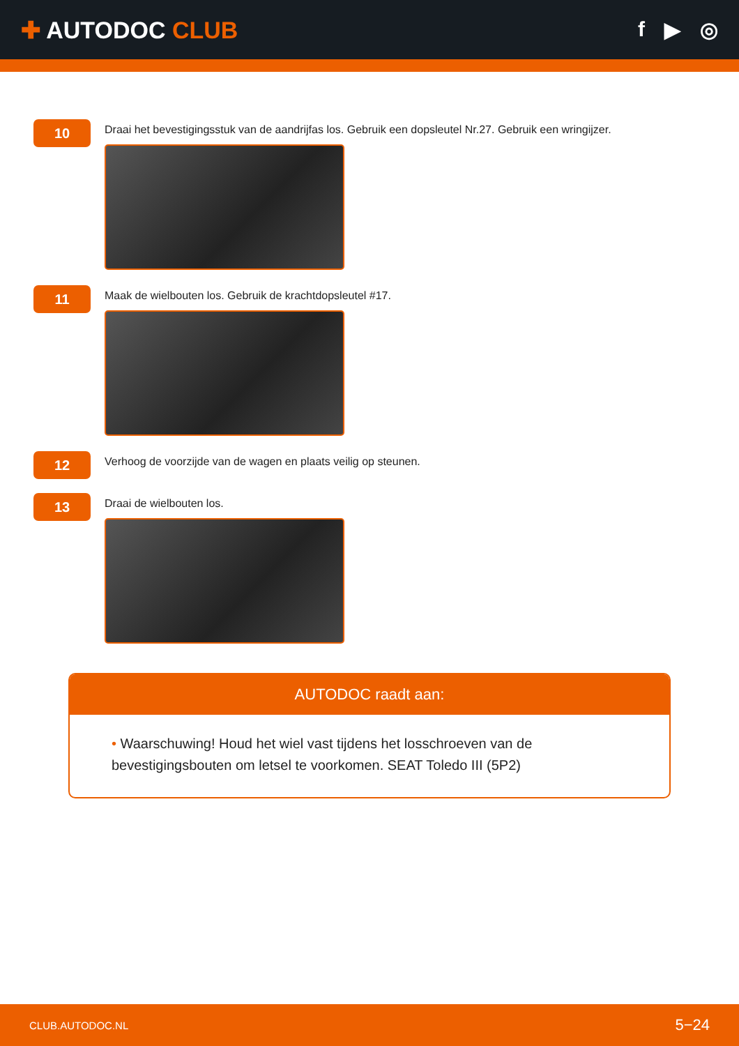✚ AUTODOC CLUB f ▶ ◎
10
Draai het bevestigingsstuk van de aandrijfas los. Gebruik een dopsleutel Nr.27. Gebruik een wringijzer.
11
Maak de wielbouten los. Gebruik de krachtdopsleutel #17.
12
Verhoog de voorzijde van de wagen en plaats veilig op steunen.
13
Draai de wielbouten los.
AUTODOC raadt aan:
• Waarschuwing! Houd het wiel vast tijdens het losschroeven van de bevestigingsbouten om letsel te voorkomen. SEAT Toledo III (5P2)
CLUB.AUTODOC.NL 5−24